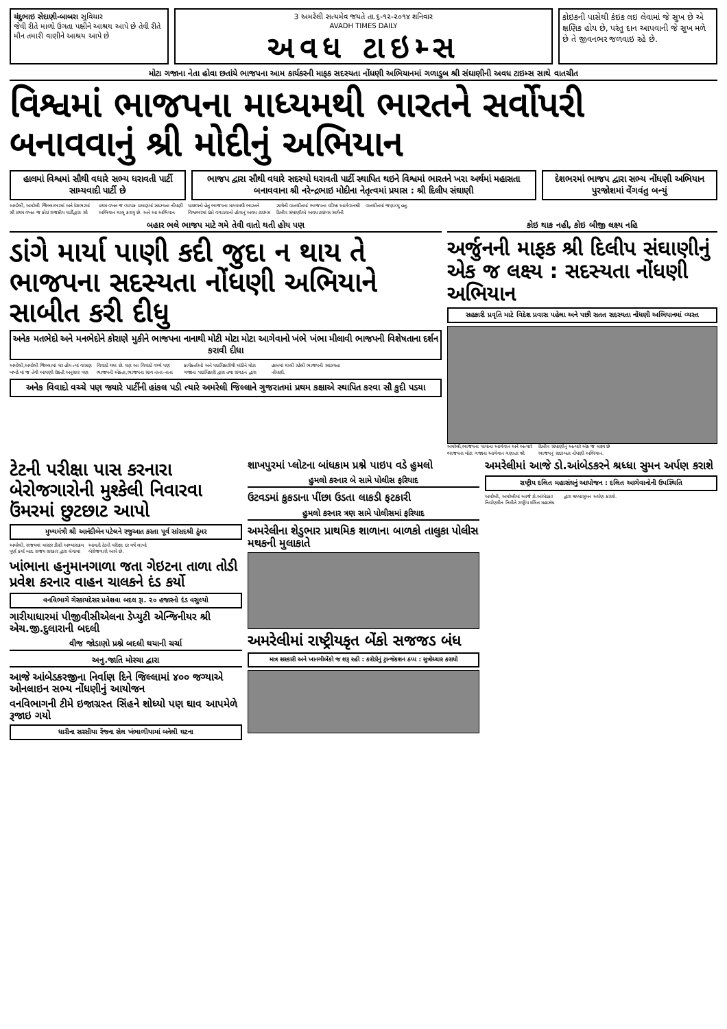ચંદુભાઇ સેદાણી-બાબરા સુવિચાર
જેવી રીતે માળો ઉગતા પક્ષીને આશ્રય આપે છે તેવી રીતે મૌન તમારી વાણીને આશ્રય આપે છે
3 અમરેલી સત્યમેવ જયતે તા.૬-૧૨-૨૦૧૪ શનિવાર
AVADH TIMES DAILY
અવધ ટાઇમ્સ
કોઇકની પાસેથી કંઇક લઇ લેવામાં જે સુખ છે એ ક્ષણિક હોય છે, પરંતુ દાન આપવાની જે સુખ મળે છે તે જીવનભર જળવાઇ રહે છે.
મોટા ગજાના નેતા હોવા છતાંયે ભાજપના આમ કાર્યકરની માફક સદસ્યતા નોંધણી અભિયાનમાં ગળાડુબ શ્રી સંઘાણીની અવધ ટાઇમ્સ સાથે વાતચીત
વિશ્વમાં ભાજપના માધ્યમથી ભારતને સર્વોપરી બનાવવાનું શ્રી મોદીનું અભિયાન
હાલમાં વિશ્વમાં સૌથી વધારે સભ્ય ધરાવતી પાર્ટી સામ્યવાદી પાર્ટી છે
ભાજપ દ્વારા સૌથી વધારે સદસ્યો ધરાવતી પાર્ટી સ્થાપિત થઇને વિશ્વમાં ભારતને ખરા અર્થમાં મહાસતા બનાવવાના શ્રી નરેન્દ્રભાઇ મોદીના નેતૃત્વમાં પ્રયાસ : શ્રી દિલીપ સંઘાણી
દેશભરમાં ભાજપ દ્વારા સભ્ય નોંધણી અભિયાન પુરજોશમાં વેંગવંતુ બન્યું
અમરેલી, અમરેલી જિલ્લાભરમાં અને દેશભરમાં સૌ પ્રથમ વખત જ કોઇ રાજકીય પાર્ટીદ્વારા સૌ પ્રથમ વખત જ વ્યાપક પ્રમાણમાં સદસ્યતા નોંધણી અભિયાન ચાલુ કરાયુ છે. અને આ અભિયાન પાછળનો હેતુ ભાજપના માધ્યમથી ભારતને વિશ્વભરમાં ડંકો વગાડવાનો હોવાનું અવધ ટાઇમ્સ સાથેની વાતચીતમાં ભાજપના વરિષ્ઠ આગેવાનશ્રી દિલીપ સંઘાણીએ અવધ ટાઇમ્સ સાથેની વાતચીતમાં જણાવ્યુ હતુ.
બહાર ભલે ભાજપ માટે ગમે તેવી વાતો થતી હોય પણ
ડાંગે માર્યા પાણી કદી જુદા ન થાય તે ભાજપના સદસ્યતા નોંધણી અભિયાને સાબીત કરી દીધુ
અનેક મતભેદો અને મનભેદોને કોરાણે મુકીને ભાજપના નાનાથી મોટી મોટા મોટા આગેવાનો ખંભે ખંભા મીલાવી ભાજપની વિશેષતાના દર્શન કરાવી દીધા
અમરેલી,અમરેલી જિલ્લામાં ઘર હોય ત્યાં વાસણ ખખડે માં જ તેવી આપણી ઉક્તી અનુસાર પણ વિવાદો થયા છે. પણ આ વિવાદો વચ્ચે પણ ભાજપની એકતા,ભાજપના સાવ નાના-નાના કાર્યકર્તાઓ અને પદાધિકારીથી માંડીને મોટા ગજાના પદાધિકારી દ્વારા તથા સંગઠન દ્વારા હાલમાં ચાલી રહેલી ભાજપની સદસ્યતા નોંધણી.
અનેક વિવાદો વચ્ચે પણ જ્યારે પાર્ટીની હાંકલ પડી ત્યારે અમરેલી જિલ્લાને ગુજરાતમાં પ્રથમ કક્ષાએ સ્થાપિત કરવા સૌ કુદી પડયા
કોઇ થાક નહી, કોઇ બીજી લક્ષ્ય નહિ
અર્જુનની માફક શ્રી દિલીપ સંઘાણીનું એક જ લક્ષ્ય : સદસ્યતા નોંધણી અભિયાન
સહકારી પ્રવૃતિ માટે વિદેશ પ્રવાસ પહેલા અને પછી સતત સદસ્યતા નોંધણી અભિયાનમાં વ્યસ્ત
અમરેલી,ભાજપના પાયાના આગેવાન અને અત્યારે ભાજપના મોટા ગજાના આગેવાન ગણાતા શ્રી દિલીપ સંઘાણીનું અત્યારે એક જ લક્ષ્ય છે ભાજપનું સદસ્યતા નોંધણી અભિયાન.
ટેટની પરીક્ષા પાસ કરનારા બેરોજગારોની મુશ્કેલી નિવારવા ઉંમરમાં છુટછાટ આપો
મુખ્યમંત્રી શ્રી આનંદીબેન પટેલને રજુઆત કરતા પૂર્વ સાંસદશ્રી ઠુંમર
અમરેલી, રાજયમાં માસ્ટર ડીગ્રી અભ્યાસક્રમ પૂર્ણ કર્યા બાદ રાજય સરકાર દ્વારા લેવામાં આવતી ટેટની પરીક્ષા દર વર્ષે લાખો બેરોજગારો આપે છે.
ખાંભાના હનુમાનગાળા જતા ગેઇટના તાળા તોડી પ્રવેશ કરનાર વાહન ચાલકને દંડ કર્યો
વનવિભાગે ગેરકાયદેસર પ્રવેશવા બદલ રૂા. ૨૦ હજારનો દંડ વસુલ્યો
ગારીયાધારમાં પીજીવીસીએલના ડેપ્યુટી એન્જિનીયર શ્રી એચ.જી.દુલારાની બદલી
વીજ જોડાણો પ્રશ્ને બદલી થયાની ચર્ચા
અનુ.જાતિ મોરચા દ્વારા
આજે આંબેડકરજીના નિર્વાણ દિને જિલ્લામાં ૪૦૦ જગ્યાએ ઓનલાઇન સભ્ય નોંધણીનું આયોજન
વનવિભાગની ટીમે ઇજાગ્રસ્ત સિંહને શોધ્યો પણ ઘાવ આપમેળે રૂજાઇ ગયો
ધારીના સરસીયા રેંજના સેલ ખંભાળીયામાં બનેલી ઘટના
શાખપુરમાં પ્લોટના બાંધકામ પ્રશ્ને પાઇપ વડે હુમલો
હુમલો કરનાર બે સામે પોલીસ ફરિયાદ
ઉટવડમાં કુકડાના પીંછા ઉડતા લાકડી ફટકારી
હુમલો કરનાર ત્રણ સામે પોલીસમાં ફરિયાદ
અમરેલીના શેડુભાર પ્રાથમિક શાળાના બાળકો તાલુકા પોલીસ મથકની મુલાકાતે
અમરેલીમાં રાષ્ટ્રીયકૃત બેંકો સજજડ બંધ
માત્ર સરકારી અને ખાનગીબેંકો જ શરૂ રહી : કરોડોનું ટ્રાન્જેકશન ઠપ્પ : સુત્રોચ્ચાર કરાયો
અમરેલીમાં આજે ડો.આંબેડકરને શ્રધ્ધા સુમન અર્પણ કરાશે
રાષ્ટ્રીય દલિત મહાસંઘનું આયોજન : દલિત આગેવાનોની ઉપસ્થિતિ
અમરેલી, અમરેલીમાં આજે ડો.આંબેડકર નિર્વાણદીન નિમીતે રાષ્ટ્રીય દલિત મહાસંઘ દ્વારા શ્રધ્ધાસુમન અર્પણ કરાશે.